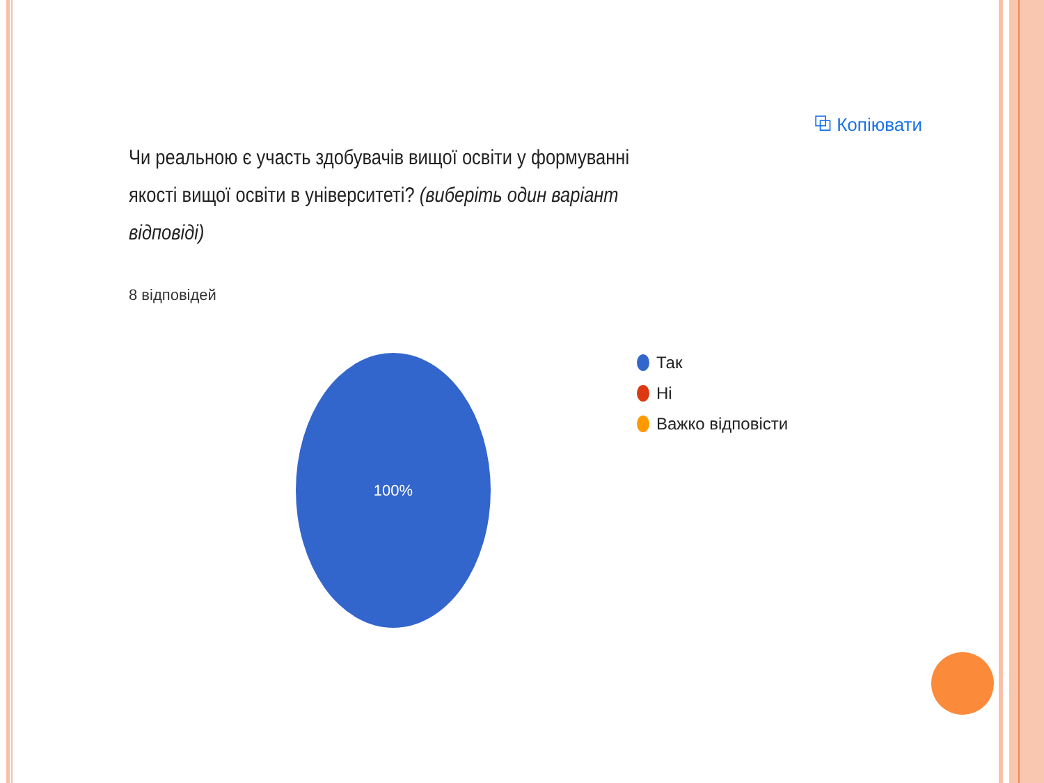⧉ Копіювати
Чи реальною є участь здобувачів вищої освіти у формуванні якості вищої освіти в університеті? (виберіть один варіант відповіді)
8 відповідей
100%
Так
Ні
Важко відповісти